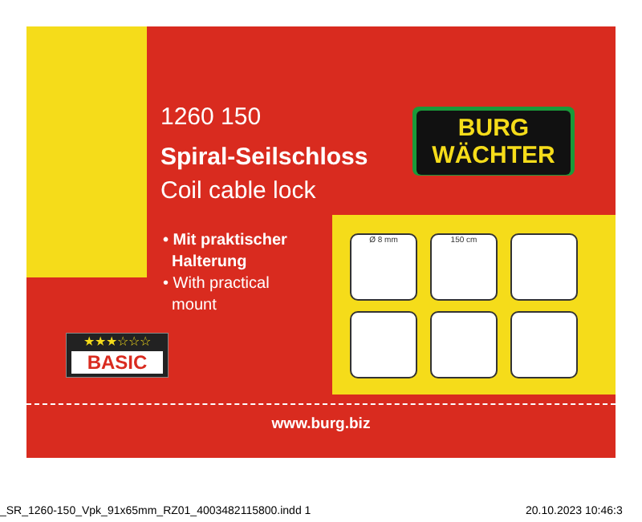1260 150
Spiral-Seilschloss
Coil cable lock
• Mit praktischer
Halterung
• With practical
mount
BURG
WÄCHTER
★★★☆☆☆
BASIC
Ø 8 mm 150 cm
www.burg.biz
_SR_1260-150_Vpk_91x65mm_RZ01_4003482115800.indd 1 20.10.2023 10:46:3